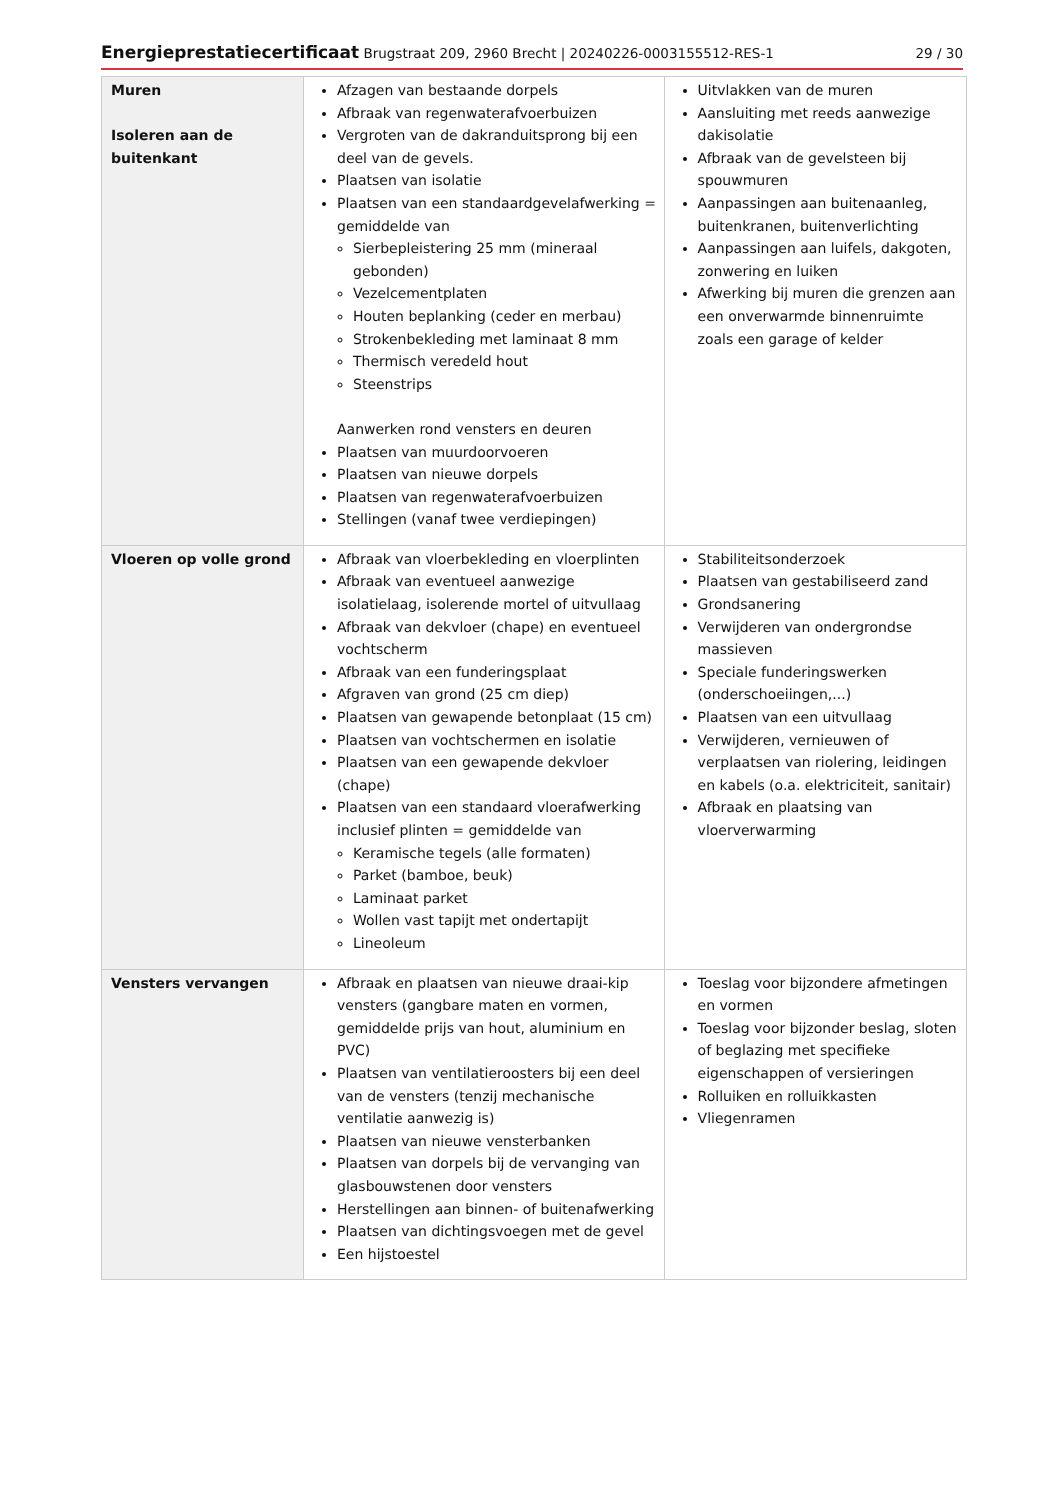Energieprestatiecertificaat Brugstraat 209, 2960 Brecht | 20240226-0003155512-RES-1 29 / 30
| Muren Isoleren aan de buitenkant | Afzagen van bestaande dorpels Afbraak van regenwaterafvoerbuizen Vergroten van de dakranduitsprong bij een deel van de gevels. Plaatsen van isolatie Plaatsen van een standaardgevelafwerking = gemiddelde van Sierbepleistering 25 mm (mineraal gebonden) Vezelcementplaten Houten beplanking (ceder en merbau) Strokenbekleding met laminaat 8 mm Thermisch veredeld hout Steenstrips Aanwerken rond vensters en deuren Plaatsen van muurdoorvoeren Plaatsen van nieuwe dorpels Plaatsen van regenwaterafvoerbuizen Stellingen (vanaf twee verdiepingen) | Uitvlakken van de muren Aansluiting met reeds aanwezige dakisolatie Afbraak van de gevelsteen bij spouwmuren Aanpassingen aan buitenaanleg, buitenkranen, buitenverlichting Aanpassingen aan luifels, dakgoten, zonwering en luiken Afwerking bij muren die grenzen aan een onverwarmde binnenruimte zoals een garage of kelder |
| Vloeren op volle grond | Afbraak van vloerbekleding en vloerplinten Afbraak van eventueel aanwezige isolatielaag, isolerende mortel of uitvullaag Afbraak van dekvloer (chape) en eventueel vochtscherm Afbraak van een funderingsplaat Afgraven van grond (25 cm diep) Plaatsen van gewapende betonplaat (15 cm) Plaatsen van vochtschermen en isolatie Plaatsen van een gewapende dekvloer (chape) Plaatsen van een standaard vloerafwerking inclusief plinten = gemiddelde van Keramische tegels (alle formaten) Parket (bamboe, beuk) Laminaat parket Wollen vast tapijt met ondertapijt Lineoleum | Stabiliteitsonderzoek Plaatsen van gestabiliseerd zand Grondsanering Verwijderen van ondergrondse massieven Speciale funderingswerken (onderschoeiingen,...) Plaatsen van een uitvullaag Verwijderen, vernieuwen of verplaatsen van riolering, leidingen en kabels (o.a. elektriciteit, sanitair) Afbraak en plaatsing van vloerverwarming |
| Vensters vervangen | Afbraak en plaatsen van nieuwe draai-kip vensters (gangbare maten en vormen, gemiddelde prijs van hout, aluminium en PVC) Plaatsen van ventilatieroosters bij een deel van de vensters (tenzij mechanische ventilatie aanwezig is) Plaatsen van nieuwe vensterbanken Plaatsen van dorpels bij de vervanging van glasbouwstenen door vensters Herstellingen aan binnen- of buitenafwerking Plaatsen van dichtingsvoegen met de gevel Een hijstoestel | Toeslag voor bijzondere afmetingen en vormen Toeslag voor bijzonder beslag, sloten of beglazing met specifieke eigenschappen of versieringen Rolluiken en rolluikkasten Vliegenramen |